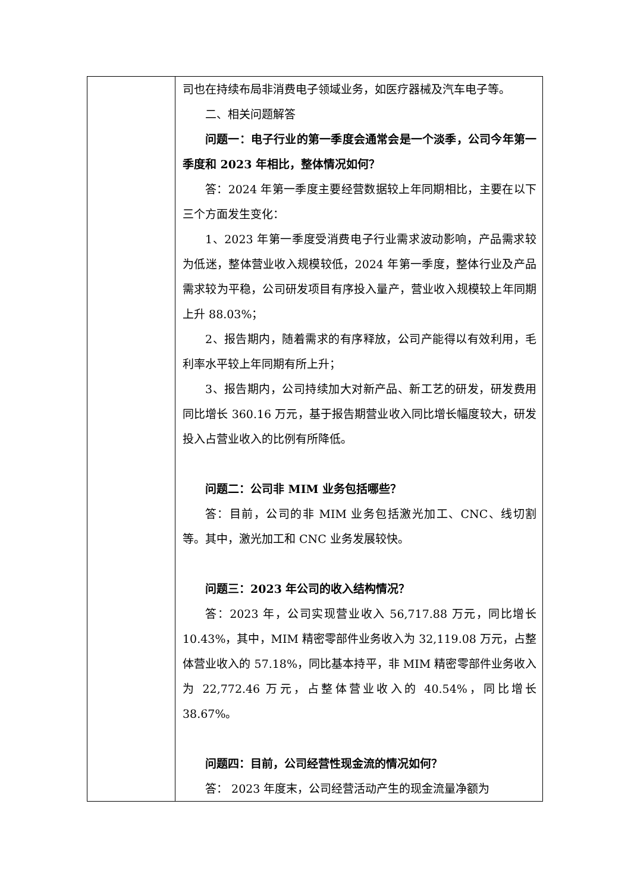| | 司也在持续布局非消费电子领域业务，如医疗器械及汽车电子等。 二、相关问题解答 问题一：电子行业的第一季度会通常会是一个淡季，公司今年第一季度和 2023 年相比，整体情况如何？ 答：2024 年第一季度主要经营数据较上年同期相比，主要在以下三个方面发生变化： 1、2023 年第一季度受消费电子行业需求波动影响，产品需求较为低迷，整体营业收入规模较低，2024 年第一季度，整体行业及产品需求较为平稳，公司研发项目有序投入量产，营业收入规模较上年同期上升 88.03%； 2、报告期内，随着需求的有序释放，公司产能得以有效利用，毛利率水平较上年同期有所上升； 3、报告期内，公司持续加大对新产品、新工艺的研发，研发费用同比增长 360.16 万元，基于报告期营业收入同比增长幅度较大，研发投入占营业收入的比例有所降低。 问题二：公司非 MIM 业务包括哪些？ 答：目前，公司的非 MIM 业务包括激光加工、CNC、线切割等。其中，激光加工和 CNC 业务发展较快。 问题三：2023 年公司的收入结构情况？ 答：2023 年，公司实现营业收入 56,717.88 万元，同比增长 10.43%，其中，MIM 精密零部件业务收入为 32,119.08 万元，占整体营业收入的 57.18%，同比基本持平，非 MIM 精密零部件业务收入为 22,772.46 万元，占整体营业收入的 40.54%，同比增长 38.67%。 问题四：目前，公司经营性现金流的情况如何？ 答： 2023 年度末，公司经营活动产生的现金流量净额为 |